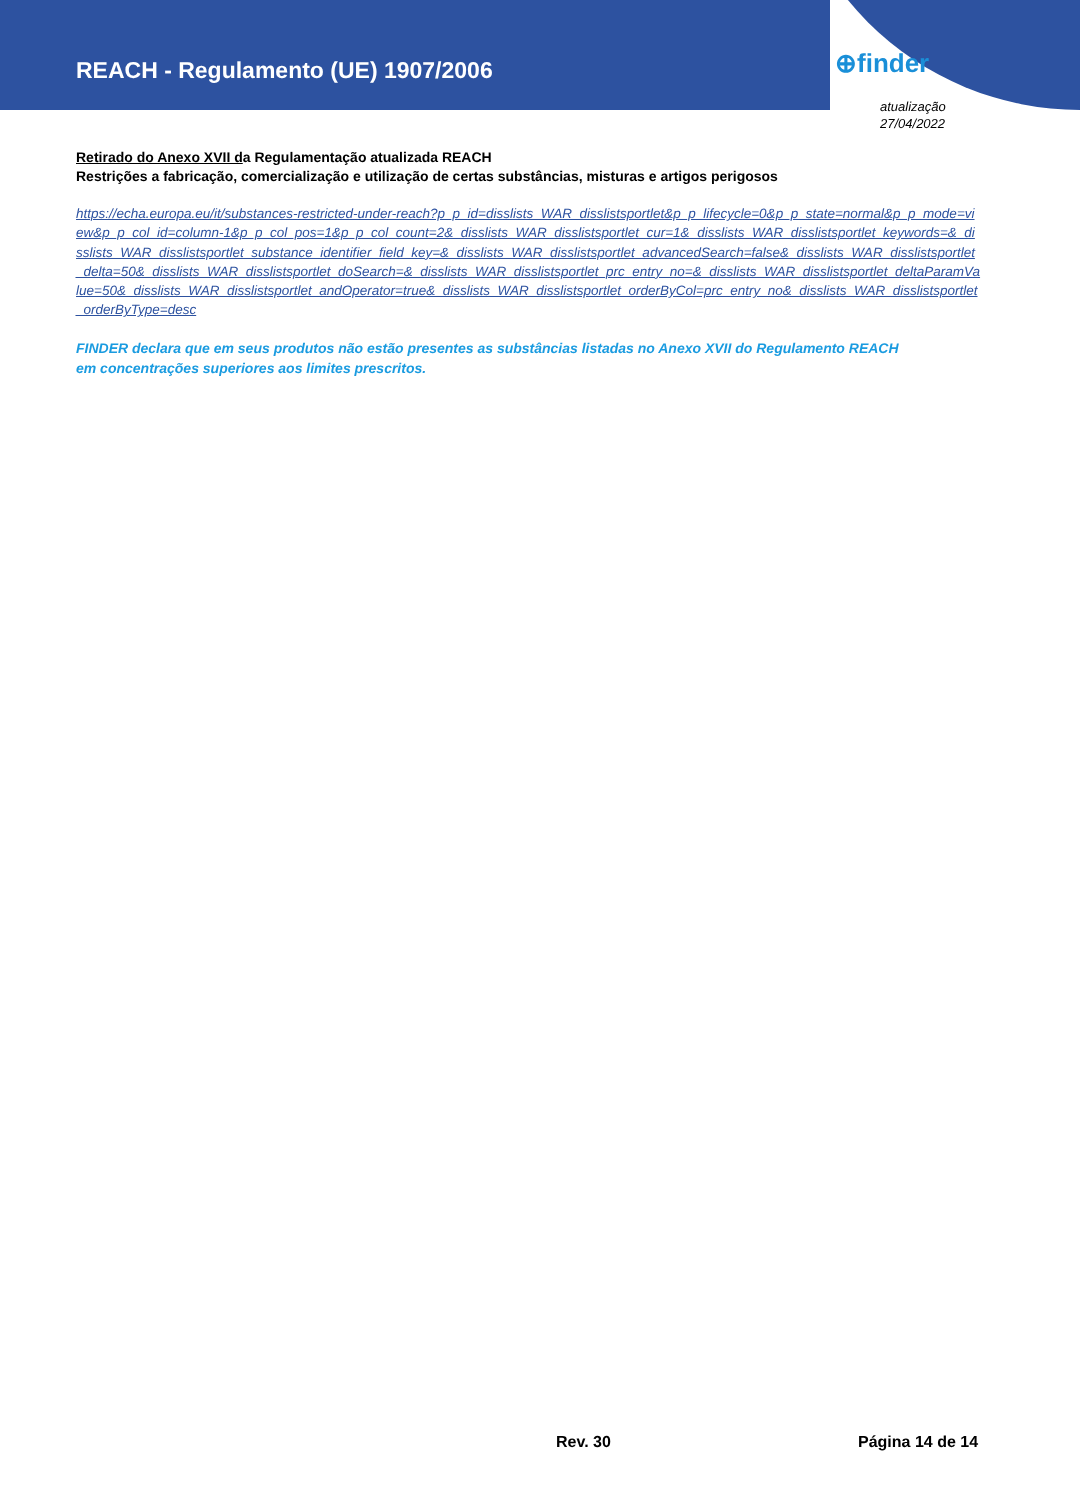REACH - Regulamento (UE) 1907/2006
⊕finder
atualização
27/04/2022
Retirado do Anexo XVII da Regulamentação atualizada REACH
Restrições a fabricação, comercialização e utilização de certas substâncias, misturas e artigos perigosos
https://echa.europa.eu/it/substances-restricted-under-reach?p_p_id=disslists_WAR_disslistsportlet&p_p_lifecycle=0&p_p_state=normal&p_p_mode=view&p_p_col_id=column-1&p_p_col_pos=1&p_p_col_count=2&_disslists_WAR_disslistsportlet_cur=1&_disslists_WAR_disslistsportlet_keywords=&_disslists_WAR_disslistsportlet_substance_identifier_field_key=&_disslists_WAR_disslistsportlet_advancedSearch=false&_disslists_WAR_disslistsportlet_delta=50&_disslists_WAR_disslistsportlet_doSearch=&_disslists_WAR_disslistsportlet_prc_entry_no=&_disslists_WAR_disslistsportlet_deltaParamValue=50&_disslists_WAR_disslistsportlet_andOperator=true&_disslists_WAR_disslistsportlet_orderByCol=prc_entry_no&_disslists_WAR_disslistsportlet_orderByType=desc
FINDER declara que em seus produtos não estão presentes as substâncias listadas no Anexo XVII do Regulamento REACH
em concentrações superiores aos limites prescritos.
Rev. 30 Página 14 de 14